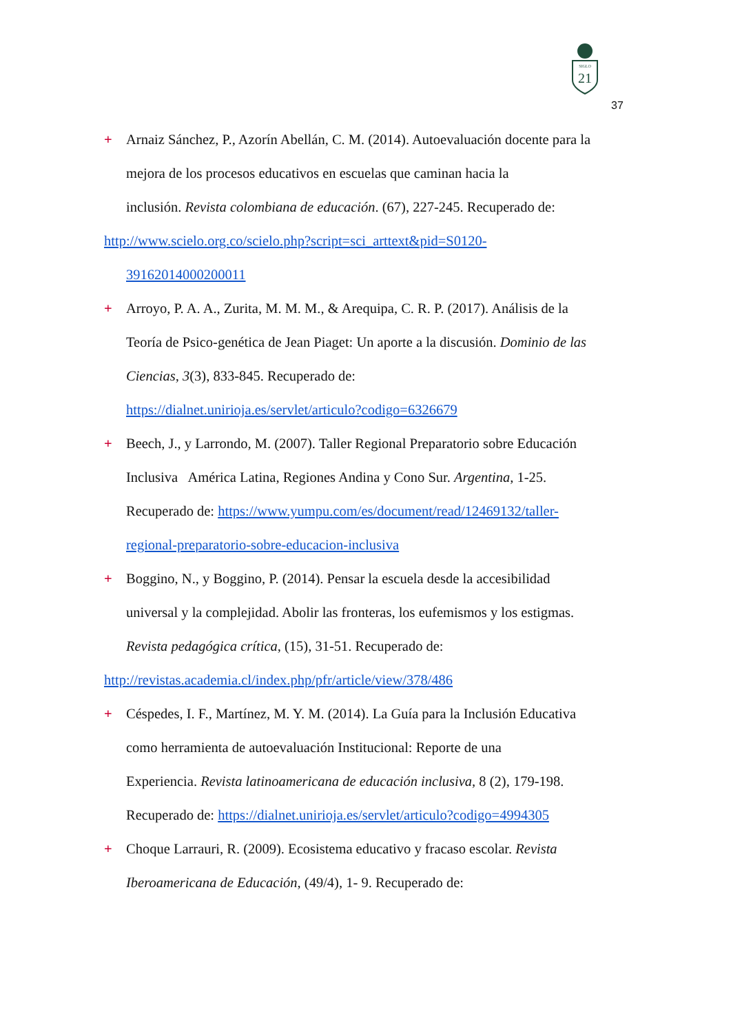SIGLO
21
37
+ Arnaiz Sánchez, P., Azorín Abellán, C. M. (2014). Autoevaluación docente para la
mejora de los procesos educativos en escuelas que caminan hacia la
inclusión. Revista colombiana de educación. (67), 227-245. Recuperado de:
http://www.scielo.org.co/scielo.php?script=sci_arttext&pid=S0120-
39162014000200011
+ Arroyo, P. A. A., Zurita, M. M. M., & Arequipa, C. R. P. (2017). Análisis de la
Teoría de Psico-genética de Jean Piaget: Un aporte a la discusión. Dominio de las
Ciencias, 3(3), 833-845. Recuperado de:
https://dialnet.unirioja.es/servlet/articulo?codigo=6326679
+ Beech, J., y Larrondo, M. (2007). Taller Regional Preparatorio sobre Educación
Inclusiva América Latina, Regiones Andina y Cono Sur. Argentina, 1-25.
Recuperado de: https://www.yumpu.com/es/document/read/12469132/taller-
regional-preparatorio-sobre-educacion-inclusiva
+ Boggino, N., y Boggino, P. (2014). Pensar la escuela desde la accesibilidad
universal y la complejidad. Abolir las fronteras, los eufemismos y los estigmas.
Revista pedagógica crítica, (15), 31-51. Recuperado de:
http://revistas.academia.cl/index.php/pfr/article/view/378/486
+ Céspedes, I. F., Martínez, M. Y. M. (2014). La Guía para la Inclusión Educativa
como herramienta de autoevaluación Institucional: Reporte de una
Experiencia. Revista latinoamericana de educación inclusiva, 8 (2), 179-198.
Recuperado de: https://dialnet.unirioja.es/servlet/articulo?codigo=4994305
+ Choque Larrauri, R. (2009). Ecosistema educativo y fracaso escolar. Revista
Iberoamericana de Educación, (49/4), 1- 9. Recuperado de: